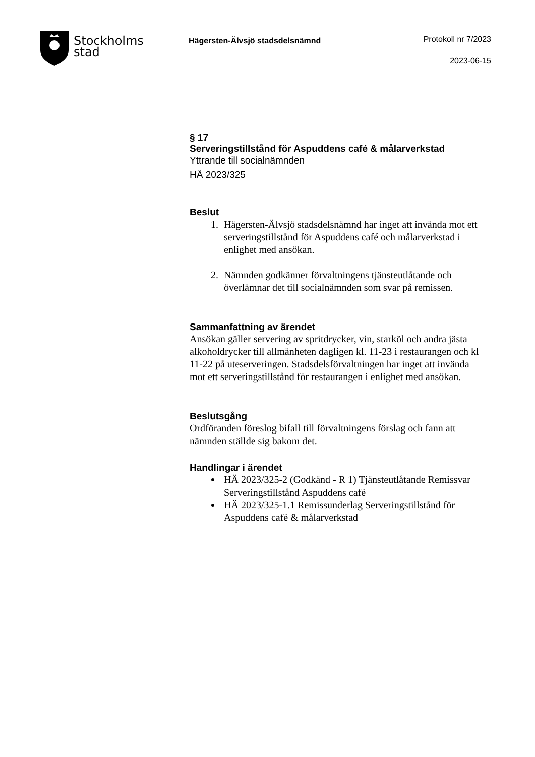Stockholms
stad
Hägersten-Älvsjö stadsdelsnämnd
Protokoll nr 7/2023
2023-06-15
§ 17
Serveringstillstånd för Aspuddens café & målarverkstad
Yttrande till socialnämnden
HÄ 2023/325
Beslut
1. Hägersten-Älvsjö stadsdelsnämnd har inget att invända mot ett serveringstillstånd för Aspuddens café och målarverkstad i enlighet med ansökan.
2. Nämnden godkänner förvaltningens tjänsteutlåtande och överlämnar det till socialnämnden som svar på remissen.
Sammanfattning av ärendet
Ansökan gäller servering av spritdrycker, vin, starköl och andra jästa alkoholdrycker till allmänheten dagligen kl. 11-23 i restaurangen och kl 11-22 på uteserveringen. Stadsdelsförvaltningen har inget att invända mot ett serveringstillstånd för restaurangen i enlighet med ansökan.
Beslutsgång
Ordföranden föreslog bifall till förvaltningens förslag och fann att nämnden ställde sig bakom det.
Handlingar i ärendet
HÄ 2023/325-2 (Godkänd - R 1) Tjänsteutlåtande Remissvar Serveringstillstånd Aspuddens café
HÄ 2023/325-1.1 Remissunderlag Serveringstillstånd för Aspuddens café & målarverkstad